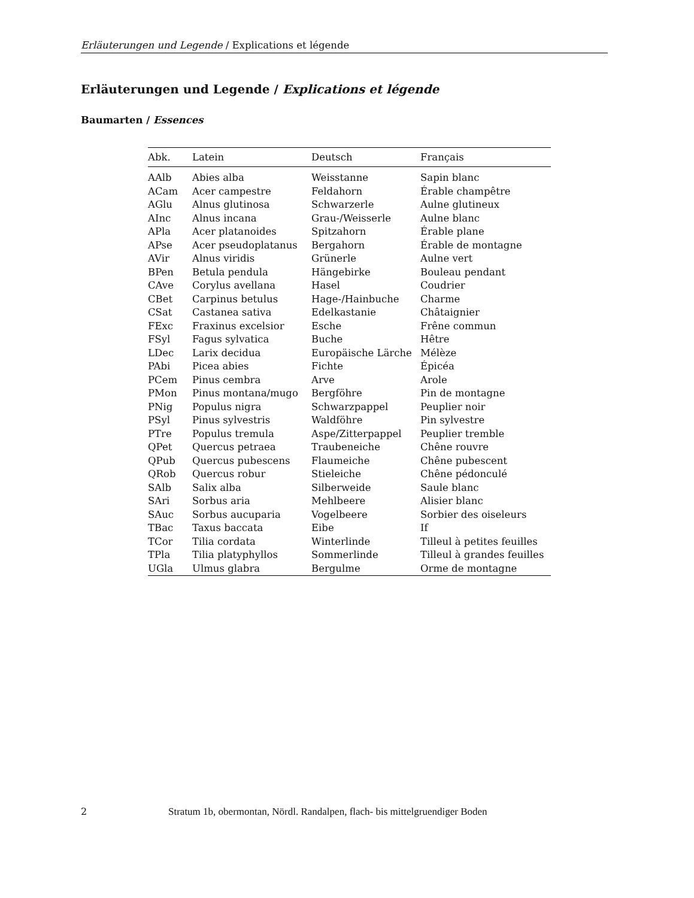Erläuterungen und Legende / Explications et légende
Erläuterungen und Legende / Explications et légende
Baumarten / Essences
| Abk. | Latein | Deutsch | Français |
| --- | --- | --- | --- |
| AAlb | Abies alba | Weisstanne | Sapin blanc |
| ACam | Acer campestre | Feldahorn | Érable champêtre |
| AGlu | Alnus glutinosa | Schwarzerle | Aulne glutineux |
| AInc | Alnus incana | Grau-/Weisserle | Aulne blanc |
| APla | Acer platanoides | Spitzahorn | Érable plane |
| APse | Acer pseudoplatanus | Bergahorn | Érable de montagne |
| AVir | Alnus viridis | Grünerle | Aulne vert |
| BPen | Betula pendula | Hängebirke | Bouleau pendant |
| CAve | Corylus avellana | Hasel | Coudrier |
| CBet | Carpinus betulus | Hage-/Hainbuche | Charme |
| CSat | Castanea sativa | Edelkastanie | Châtaignier |
| FExc | Fraxinus excelsior | Esche | Frêne commun |
| FSyl | Fagus sylvatica | Buche | Hêtre |
| LDec | Larix decidua | Europäische Lärche | Mélèze |
| PAbi | Picea abies | Fichte | Épicéa |
| PCem | Pinus cembra | Arve | Arole |
| PMon | Pinus montana/mugo | Bergföhre | Pin de montagne |
| PNig | Populus nigra | Schwarzpappel | Peuplier noir |
| PSyl | Pinus sylvestris | Waldföhre | Pin sylvestre |
| PTre | Populus tremula | Aspe/Zitterpappel | Peuplier tremble |
| QPet | Quercus petraea | Traubeneiche | Chêne rouvre |
| QPub | Quercus pubescens | Flaumeiche | Chêne pubescent |
| QRob | Quercus robur | Stieleiche | Chêne pédonculé |
| SAlb | Salix alba | Silberweide | Saule blanc |
| SAri | Sorbus aria | Mehlbeere | Alisier blanc |
| SAuc | Sorbus aucuparia | Vogelbeere | Sorbier des oiseleurs |
| TBac | Taxus baccata | Eibe | If |
| TCor | Tilia cordata | Winterlinde | Tilleul à petites feuilles |
| TPla | Tilia platyphyllos | Sommerlinde | Tilleul à grandes feuilles |
| UGla | Ulmus glabra | Bergulme | Orme de montagne |
2 Stratum 1b, obermontan, Nördl. Randalpen, flach- bis mittelgruendiger Boden